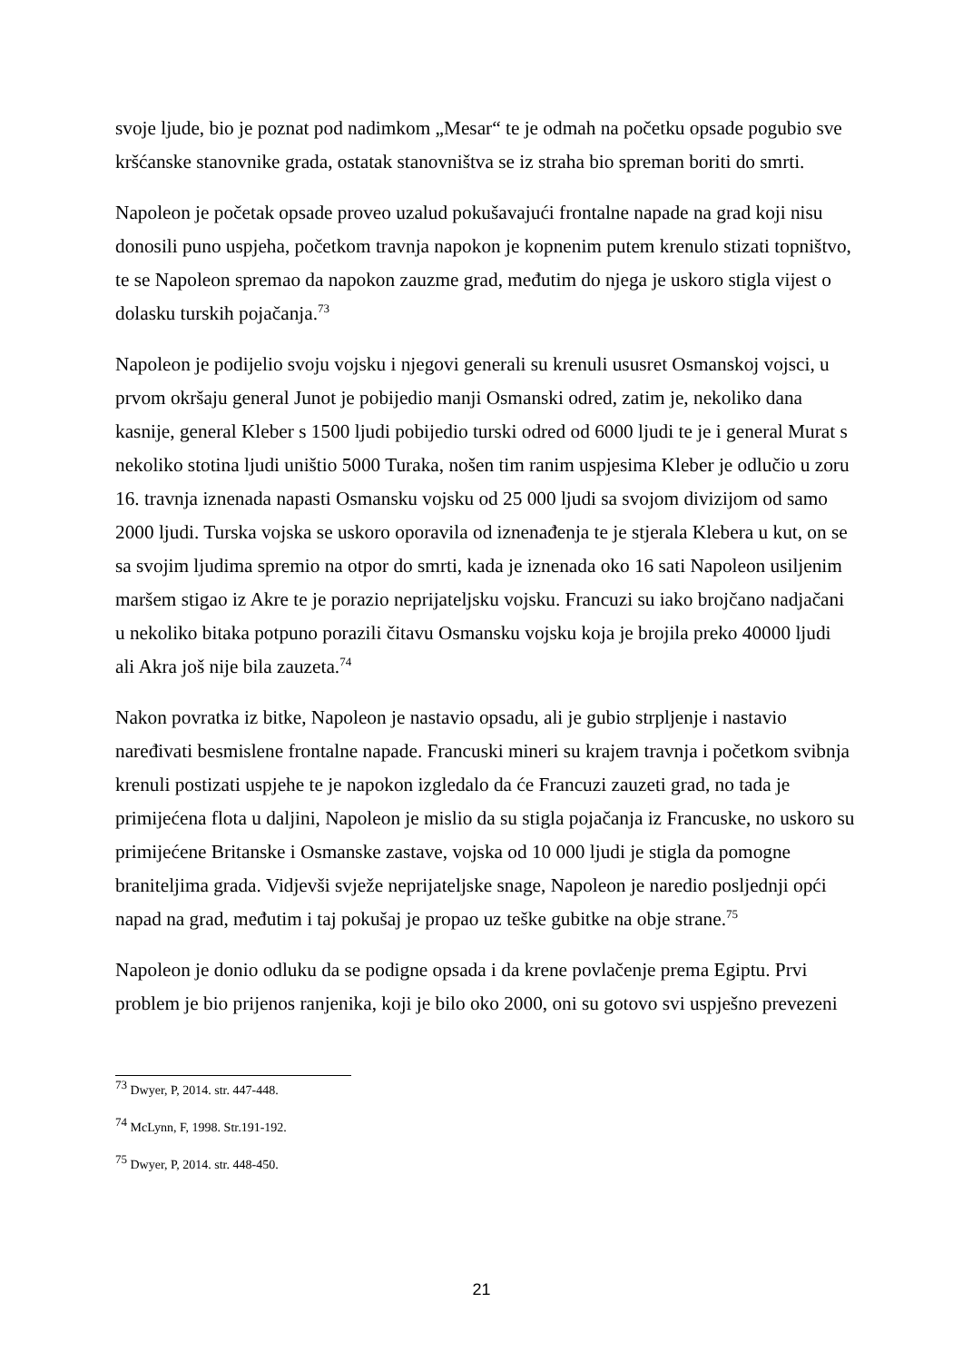svoje ljude, bio je poznat pod nadimkom „Mesar“ te je odmah na početku opsade pogubio sve kršćanske stanovnike grada, ostatak stanovništva se iz straha bio spreman boriti do smrti.
Napoleon je početak opsade proveo uzalud pokušavajući frontalne napade na grad koji nisu donosili puno uspjeha, početkom travnja napokon je kopnenim putem krenulo stizati topništvo, te se Napoleon spremao da napokon zauzme grad, međutim do njega je uskoro stigla vijest o dolasku turskih pojačanja.<sup>73</sup>
Napoleon je podijelio svoju vojsku i njegovi generali su krenuli ususret Osmanskoj vojsci, u prvom okršaju general Junot je pobijedio manji Osmanski odred, zatim je, nekoliko dana kasnije, general Kleber s 1500 ljudi pobijedio turski odred od 6000 ljudi te je i general Murat s nekoliko stotina ljudi uništio 5000 Turaka, nošen tim ranim uspjesima Kleber je odlučio u zoru 16. travnja iznenada napasti Osmansku vojsku od 25 000 ljudi sa svojom divizijom od samo 2000 ljudi. Turska vojska se uskoro oporavila od iznenađenja te je stjerala Klebera u kut, on se sa svojim ljudima spremio na otpor do smrti, kada je iznenada oko 16 sati Napoleon usiljenim maršem stigao iz Akre te je porazio neprijateljsku vojsku. Francuzi su iako brojčano nadjačani u nekoliko bitaka potpuno porazili čitavu Osmansku vojsku koja je brojila preko 40000 ljudi ali Akra još nije bila zauzeta.<sup>74</sup>
Nakon povratka iz bitke, Napoleon je nastavio opsadu, ali je gubio strpljenje i nastavio naređivati besmislene frontalne napade. Francuski mineri su krajem travnja i početkom svibnja krenuli postizati uspjehe te je napokon izgledalo da će Francuzi zauzeti grad, no tada je primijećena flota u daljini, Napoleon je mislio da su stigla pojačanja iz Francuske, no uskoro su primijećene Britanske i Osmanske zastave, vojska od 10 000 ljudi je stigla da pomogne braniteljima grada. Vidjevši svježe neprijateljske snage, Napoleon je naredio posljednji opći napad na grad, međutim i taj pokušaj je propao uz teške gubitke na obje strane.<sup>75</sup>
Napoleon je donio odluku da se podigne opsada i da krene povlačenje prema Egiptu. Prvi problem je bio prijenos ranjenika, koji je bilo oko 2000, oni su gotovo svi uspješno prevezeni
<sup>73</sup> Dwyer, P, 2014. str. 447-448.
<sup>74</sup> McLynn, F, 1998. Str.191-192.
<sup>75</sup> Dwyer, P, 2014. str. 448-450.
21